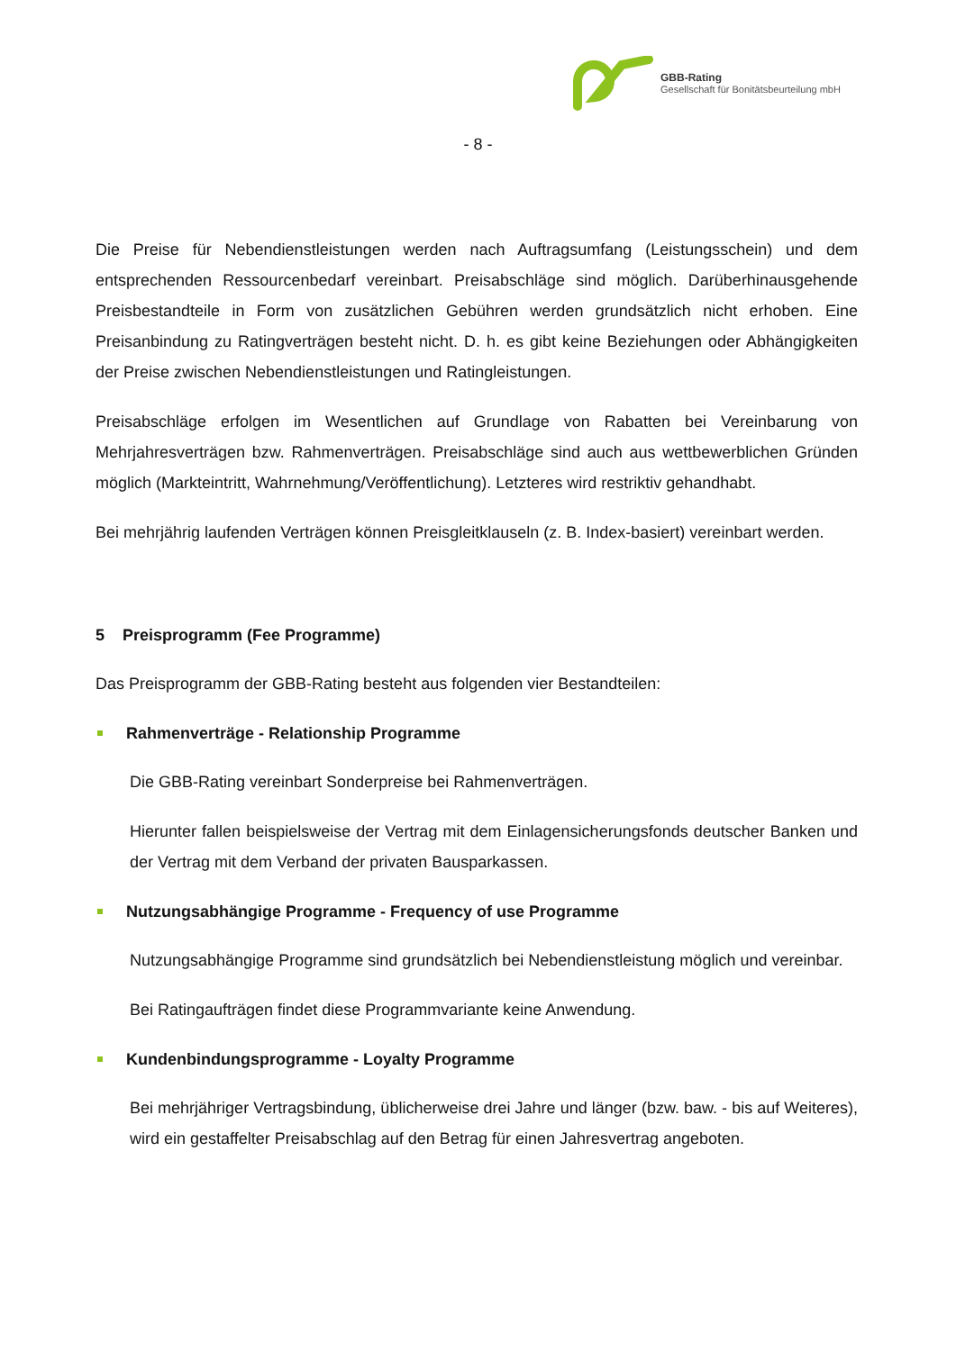GBB-Rating
Gesellschaft für Bonitätsbeurteilung mbH
- 8 -
Die Preise für Nebendienstleistungen werden nach Auftragsumfang (Leistungsschein) und dem entsprechenden Ressourcenbedarf vereinbart. Preisabschläge sind möglich. Darüberhinausgehende Preisbestandteile in Form von zusätzlichen Gebühren werden grundsätzlich nicht erhoben. Eine Preisanbindung zu Ratingverträgen besteht nicht. D. h. es gibt keine Beziehungen oder Abhängigkeiten der Preise zwischen Nebendienstleistungen und Ratingleistungen.
Preisabschläge erfolgen im Wesentlichen auf Grundlage von Rabatten bei Vereinbarung von Mehrjahresverträgen bzw. Rahmenverträgen. Preisabschläge sind auch aus wettbewerblichen Gründen möglich (Markteintritt, Wahrnehmung/Veröffentlichung). Letzteres wird restriktiv gehandhabt.
Bei mehrjährig laufenden Verträgen können Preisgleitklauseln (z. B. Index-basiert) vereinbart werden.
5 Preisprogramm (Fee Programme)
Das Preisprogramm der GBB-Rating besteht aus folgenden vier Bestandteilen:
Rahmenverträge - Relationship Programme
Die GBB-Rating vereinbart Sonderpreise bei Rahmenverträgen.
Hierunter fallen beispielsweise der Vertrag mit dem Einlagensicherungsfonds deutscher Banken und der Vertrag mit dem Verband der privaten Bausparkassen.
Nutzungsabhängige Programme - Frequency of use Programme
Nutzungsabhängige Programme sind grundsätzlich bei Nebendienstleistung möglich und vereinbar.
Bei Ratingaufträgen findet diese Programmvariante keine Anwendung.
Kundenbindungsprogramme - Loyalty Programme
Bei mehrjähriger Vertragsbindung, üblicherweise drei Jahre und länger (bzw. baw. - bis auf Weiteres), wird ein gestaffelter Preisabschlag auf den Betrag für einen Jahresvertrag angeboten.